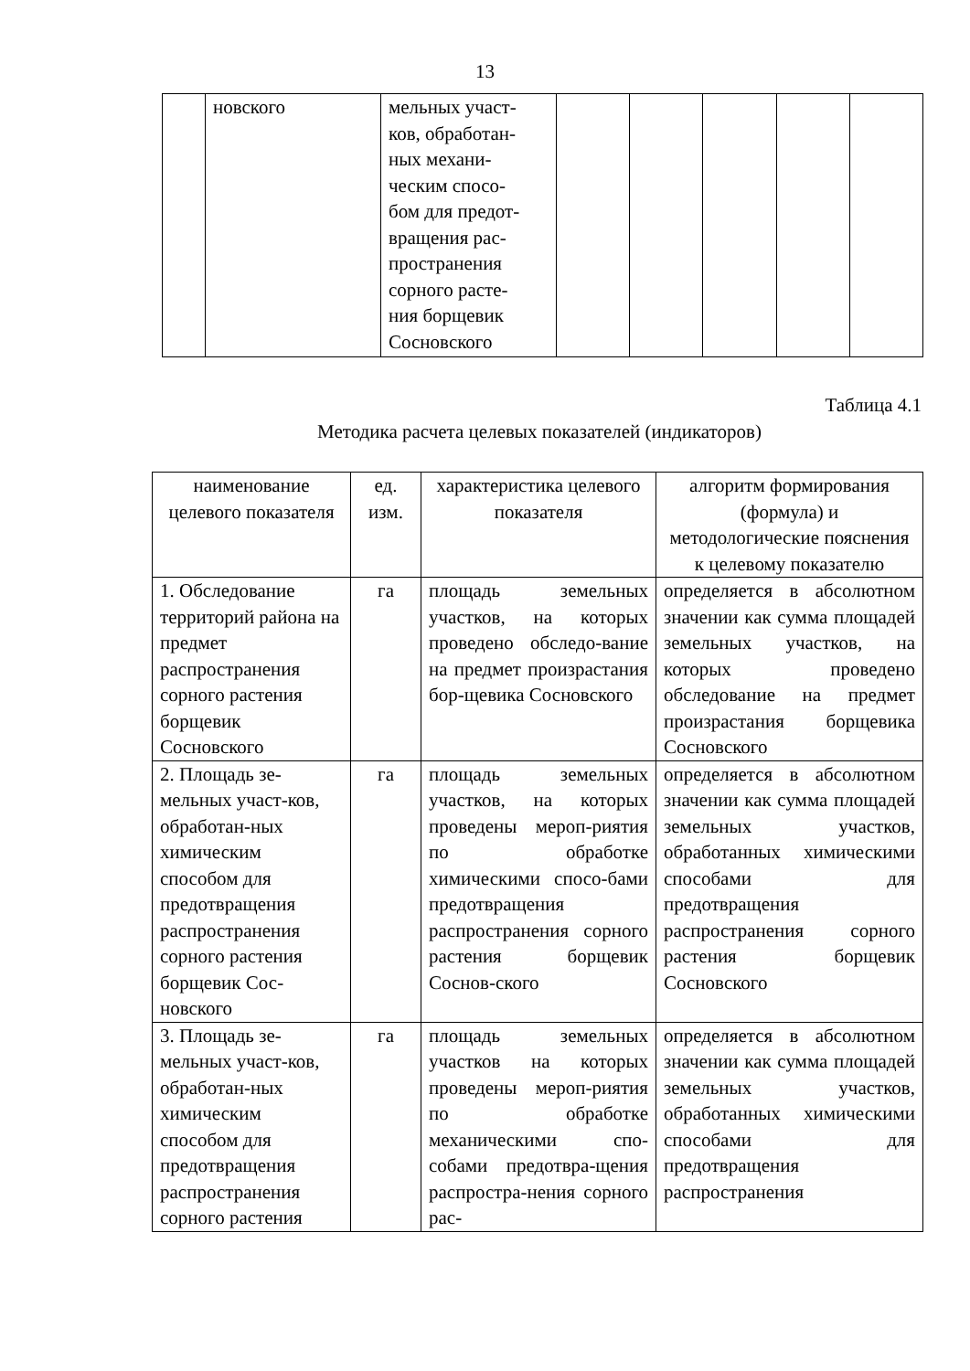13
| | новского | мельных участ- ков, обработан- ных механи- ческим спосо- бом для предот- вращения рас- пространения сорного расте- ния борщевик Сосновского | | | | | |
Таблица 4.1
Методика расчета целевых показателей (индикаторов)
| наименование целевого показателя | ед. изм. | характеристика целевого показателя | алгоритм формирования (формула) и методологические пояснения к целевому показателю |
| 1. Обследование территорий района на предмет распространения сорного растения борщевик Сосновского | га | площадь земельных участков, на которых проведено обследо-вание на предмет произрастания бор-щевика Сосновского | определяется в абсолютном значении как сумма площадей земельных участков, на которых проведено обследование на предмет произрастания борщевика Сосновского |
| 2. Площадь зе-мельных участ-ков, обработан-ных химическим способом для предотвращения распространения сорного растения борщевик Сос-новского | га | площадь земельных участков, на которых проведены мероп-риятия по обработке химическими спосо-бами предотвращения распространения сорного растения борщевик Соснов-ского | определяется в абсолютном значении как сумма площадей земельных участков, обработанных химическими способами для предотвращения распространения сорного растения борщевик Сосновского |
| 3. Площадь зе-мельных участ-ков, обработан-ных химическим способом для предотвращения распространения сорного растения | га | площадь земельных участков на которых проведены мероп-риятия по обработке механическими спо-собами предотвра-щения распростра-нения сорного рас- | определяется в абсолютном значении как сумма площадей земельных участков, обработанных химическими способами для предотвращения распространения |